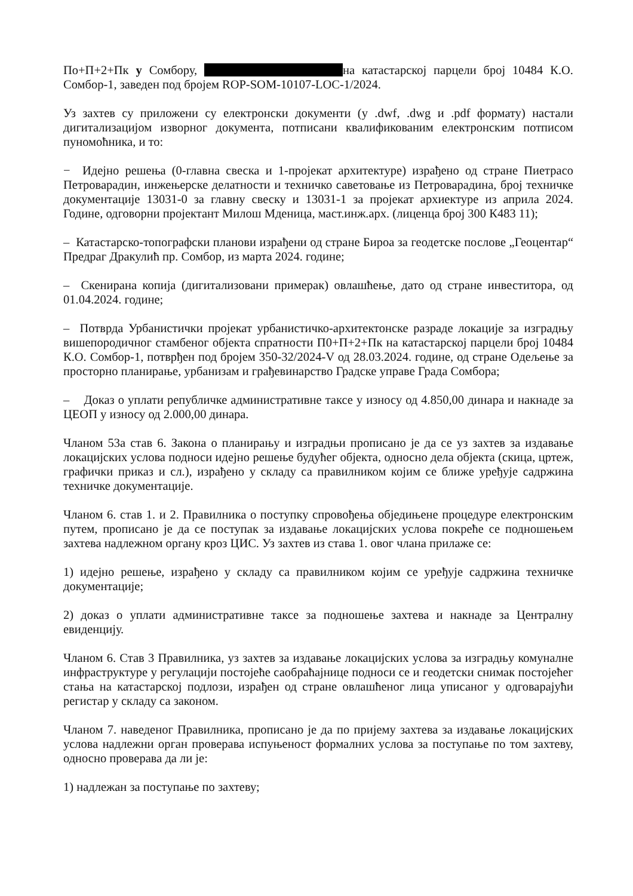По+П+2+Пк у Сомбору, на катастарској парцели број 10484 К.О. Сомбор-1, заведен под бројем ROP-SOM-10107-LOC-1/2024.
Уз захтев су приложени су електронски документи (у .dwf, .dwg и .pdf формату) настали дигитализацијом изворног документа, потписани квалификованим електронским потписом пуномоћника, и то:
− Идејно решења (0-главна свеска и 1-пројекат архитектуре) израђено од стране Пиетрасо Петроварадин, инжењерске делатности и техничко саветовање из Петроварадина, број техничке документације 13031-0 за главну свеску и 13031-1 за пројекат архиектуре из априла 2024. Године, одговорни пројектант Милош Мденица, маст.инж.арх. (лиценца број 300 К483 11);
– Катастарско-топографски планови израђени од стране Бироа за геодетске послове „Геоцентар“ Предраг Дракулић пр. Сомбор, из марта 2024. године;
– Скенирана копија (дигитализовани примерак) овлашћење, дато од стране инвеститора, од 01.04.2024. године;
– Потврда Урбанистички пројекат урбанистичко-архитектонске разраде локације за изградњу вишепородичног стамбеног објекта спратности П0+П+2+Пк на катастарској парцели број 10484 К.О. Сомбор-1, потврђен под бројем 350-32/2024-V од 28.03.2024. године, од стране Одељење за просторно планирање, урбанизам и грађевинарство Градске управе Града Сомбора;
– Доказ о уплати републичке административне таксе у износу од 4.850,00 динара и накнаде за ЦЕОП у износу од 2.000,00 динара.
Чланом 53а став 6. Закона о планирању и изградњи прописано је да се уз захтев за издавање локацијских услова подноси идејно решење будућег објекта, односно дела објекта (скица, цртеж, графички приказ и сл.), израђено у складу са правилником којим се ближе уређује садржина техничке документације.
Чланом 6. став 1. и 2. Правилника о поступку спровођења обједињене процедуре електронским путем, прописано је да се поступак за издавање локацијских услова покреће се подношењем захтева надлежном органу кроз ЦИС. Уз захтев из става 1. овог члана прилаже се:
1) идејно решење, израђено у складу са правилником којим се уређује садржина техничке документације;
2) доказ о уплати административне таксе за подношење захтева и накнаде за Централну евиденцију.
Чланом 6. Став 3 Правилника, уз захтев за издавање локацијских услова за изградњу комуналне инфраструктуре у регулацији постојеће саобраћајнице подноси се и геодетски снимак постојећег стања на катастарској подлози, израђен од стране овлашћеног лица уписаног у одговарајући регистар у складу са законом.
Чланом 7. наведеног Правилника, прописано је да по пријему захтева за издавање локацијских услова надлежни орган проверава испуњеност формалних услова за поступање по том захтеву, односно проверава да ли је:
1) надлежан за поступање по захтеву;